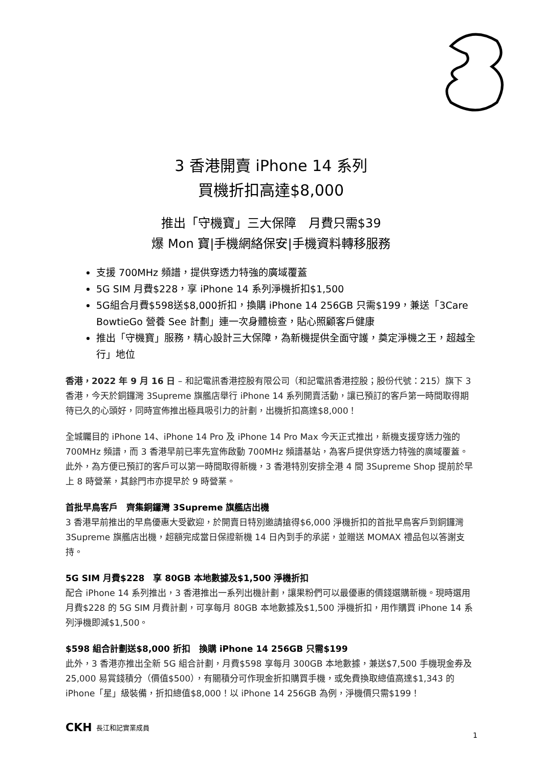3 香港開賣 iPhone 14 系列
買機折扣高達$8,000
推出「守機寶」三大保障　月費只需$39
爆 Mon 寶|手機網絡保安|手機資料轉移服務
支援 700MHz 頻譜，提供穿透力特強的廣域覆蓋
5G SIM 月費$228，享 iPhone 14 系列淨機折扣$1,500
5G組合月費$598送$8,000折扣，換購 iPhone 14 256GB 只需$199，兼送「3Care BowtieGo 營養 See 計劃」連一次身體檢查，貼心照顧客戶健康
推出「守機寶」服務，精心設計三大保障，為新機提供全面守護，奠定淨機之王，超越全行」地位
香港，2022 年 9 月 16 日 – 和記電訊香港控股有限公司（和記電訊香港控股；股份代號：215）旗下 3 香港，今天於銅鑼灣 3Supreme 旗艦店舉行 iPhone 14 系列開賣活動，讓已預訂的客戶第一時間取得期待已久的心頭好，同時宣佈推出極具吸引力的計劃，出機折扣高達$8,000！
全城矚目的 iPhone 14、iPhone 14 Pro 及 iPhone 14 Pro Max 今天正式推出，新機支援穿透力強的 700MHz 頻譜，而 3 香港早前已率先宣佈啟動 700MHz 頻譜基站，為客戶提供穿透力特強的廣域覆蓋。此外，為方便已預訂的客戶可以第一時間取得新機，3 香港特別安排全港 4 間 3Supreme Shop 提前於早上 8 時營業，其餘門市亦提早於 9 時營業。
首批早鳥客戶　齊集銅鑼灣 3Supreme 旗艦店出機
3 香港早前推出的早鳥優惠大受歡迎，於開賣日特別邀請搶得$6,000 淨機折扣的首批早鳥客戶到銅鑼灣 3Supreme 旗艦店出機，超額完成當日保證新機 14 日內到手的承諾，並贈送 MOMAX 禮品包以答謝支持。
5G SIM 月費$228　享 80GB 本地數據及$1,500 淨機折扣
配合 iPhone 14 系列推出，3 香港推出一系列出機計劃，讓果粉們可以最優惠的價錢選購新機。現時選用月費$228 的 5G SIM 月費計劃，可享每月 80GB 本地數據及$1,500 淨機折扣，用作購買 iPhone 14 系列淨機即減$1,500。
$598 組合計劃送$8,000 折扣　換購 iPhone 14 256GB 只需$199
此外，3 香港亦推出全新 5G 組合計劃，月費$598 享每月 300GB 本地數據，兼送$7,500 手機現金券及 25,000 易賞錢積分（價值$500），有關積分可作現金折扣購買手機，或免費換取總值高達$1,343 的 iPhone「星」級裝備，折扣總值$8,000！以 iPhone 14 256GB 為例，淨機價只需$199！
CKH 長江和記實業成員
1